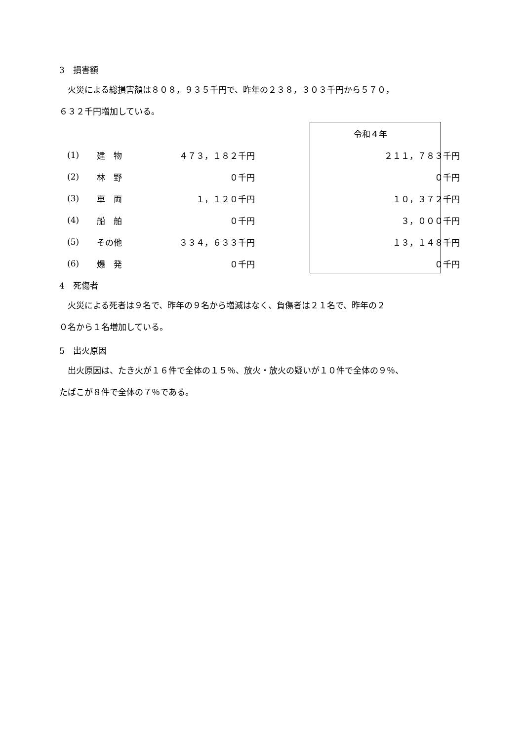3　損害額
　火災による総損害額は８０８，９３５千円で、昨年の２３８，３０３千円から５７０，
６３２千円増加している。
| | | | | 令和４年 |
| (1) | 建 物 | ４７３，１８２千円 | | ２１１，７８３千円 |
| (2) | 林 野 | ０千円 | | ０千円 |
| (3) | 車 両 | １，１２０千円 | | １０，３７２千円 |
| (4) | 船 舶 | ０千円 | | ３，０００千円 |
| (5) | その他 | ３３４，６３３千円 | | １３，１４８千円 |
| (6) | 爆 発 | ０千円 | | ０千円 |
4　死傷者
　火災による死者は９名で、昨年の９名から増減はなく、負傷者は２１名で、昨年の２
０名から１名増加している。
5　出火原因
　出火原因は、たき火が１６件で全体の１５％、放火・放火の疑いが１０件で全体の９％、
たばこが８件で全体の７％である。